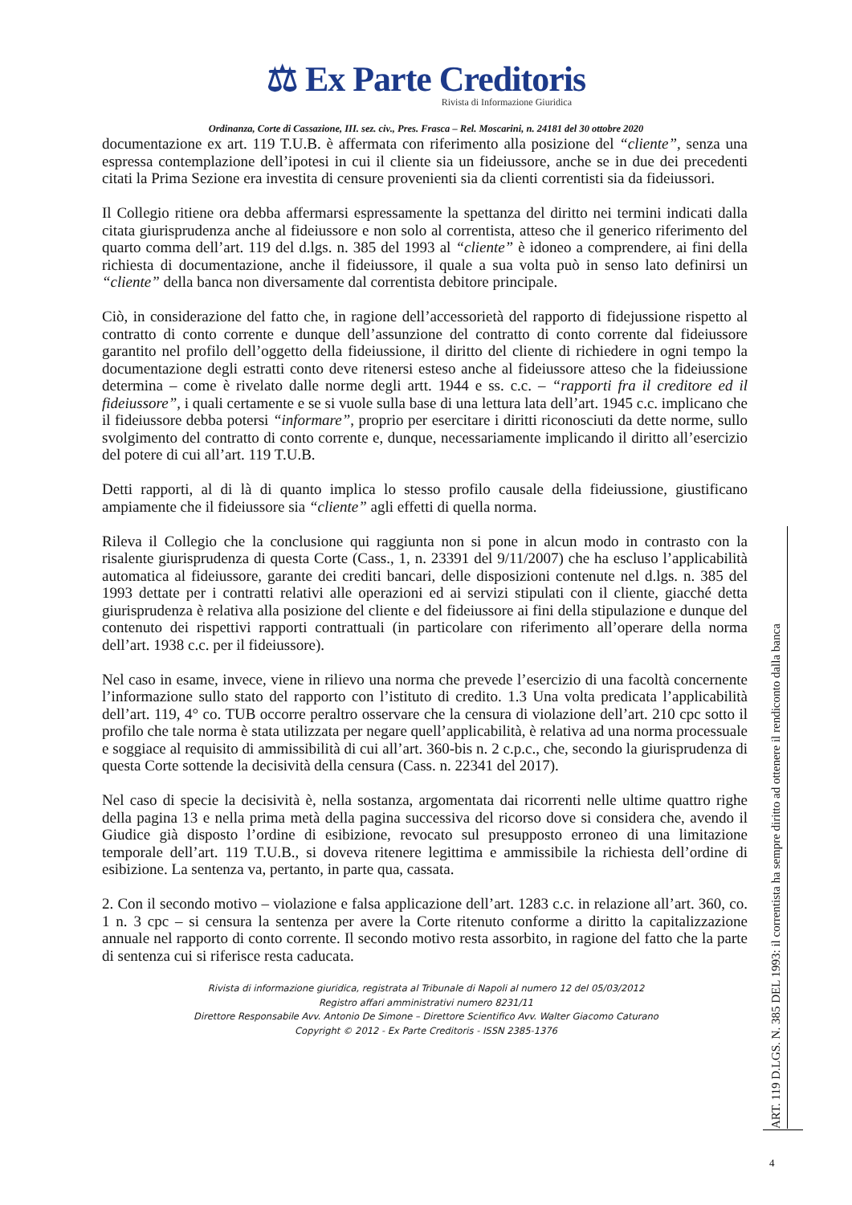⚖ Ex Parte Creditoris
Rivista di Informazione Giuridica
Ordinanza, Corte di Cassazione, III. sez. civ., Pres. Frasca – Rel. Moscarini, n. 24181 del 30 ottobre 2020
documentazione ex art. 119 T.U.B. è affermata con riferimento alla posizione del “cliente”, senza una espressa contemplazione dell’ipotesi in cui il cliente sia un fideiussore, anche se in due dei precedenti citati la Prima Sezione era investita di censure provenienti sia da clienti correntisti sia da fideiussori.
Il Collegio ritiene ora debba affermarsi espressamente la spettanza del diritto nei termini indicati dalla citata giurisprudenza anche al fideiussore e non solo al correntista, atteso che il generico riferimento del quarto comma dell’art. 119 del d.lgs. n. 385 del 1993 al “cliente” è idoneo a comprendere, ai fini della richiesta di documentazione, anche il fideiussore, il quale a sua volta può in senso lato definirsi un “cliente” della banca non diversamente dal correntista debitore principale.
Ciò, in considerazione del fatto che, in ragione dell’accessorietà del rapporto di fidejussione rispetto al contratto di conto corrente e dunque dell’assunzione del contratto di conto corrente dal fideiussore garantito nel profilo dell’oggetto della fideiussione, il diritto del cliente di richiedere in ogni tempo la documentazione degli estratti conto deve ritenersi esteso anche al fideiussore atteso che la fideiussione determina – come è rivelato dalle norme degli artt. 1944 e ss. c.c. – “rapporti fra il creditore ed il fideiussore”, i quali certamente e se si vuole sulla base di una lettura lata dell’art. 1945 c.c. implicano che il fideiussore debba potersi “informare”, proprio per esercitare i diritti riconosciuti da dette norme, sullo svolgimento del contratto di conto corrente e, dunque, necessariamente implicando il diritto all’esercizio del potere di cui all’art. 119 T.U.B.
Detti rapporti, al di là di quanto implica lo stesso profilo causale della fideiussione, giustificano ampiamente che il fideiussore sia “cliente” agli effetti di quella norma.
Rileva il Collegio che la conclusione qui raggiunta non si pone in alcun modo in contrasto con la risalente giurisprudenza di questa Corte (Cass., 1, n. 23391 del 9/11/2007) che ha escluso l’applicabilità automatica al fideiussore, garante dei crediti bancari, delle disposizioni contenute nel d.lgs. n. 385 del 1993 dettate per i contratti relativi alle operazioni ed ai servizi stipulati con il cliente, giacché detta giurisprudenza è relativa alla posizione del cliente e del fideiussore ai fini della stipulazione e dunque del contenuto dei rispettivi rapporti contrattuali (in particolare con riferimento all’operare della norma dell’art. 1938 c.c. per il fideiussore).
Nel caso in esame, invece, viene in rilievo una norma che prevede l’esercizio di una facoltà concernente l’informazione sullo stato del rapporto con l’istituto di credito. 1.3 Una volta predicata l’applicabilità dell’art. 119, 4° co. TUB occorre peraltro osservare che la censura di violazione dell’art. 210 cpc sotto il profilo che tale norma è stata utilizzata per negare quell’applicabilità, è relativa ad una norma processuale e soggiace al requisito di ammissibilità di cui all’art. 360-bis n. 2 c.p.c., che, secondo la giurisprudenza di questa Corte sottende la decisività della censura (Cass. n. 22341 del 2017).
Nel caso di specie la decisività è, nella sostanza, argomentata dai ricorrenti nelle ultime quattro righe della pagina 13 e nella prima metà della pagina successiva del ricorso dove si considera che, avendo il Giudice già disposto l’ordine di esibizione, revocato sul presupposto erroneo di una limitazione temporale dell’art. 119 T.U.B., si doveva ritenere legittima e ammissibile la richiesta dell’ordine di esibizione. La sentenza va, pertanto, in parte qua, cassata.
2. Con il secondo motivo – violazione e falsa applicazione dell’art. 1283 c.c. in relazione all’art. 360, co. 1 n. 3 cpc – si censura la sentenza per avere la Corte ritenuto conforme a diritto la capitalizzazione annuale nel rapporto di conto corrente. Il secondo motivo resta assorbito, in ragione del fatto che la parte di sentenza cui si riferisce resta caducata.
Rivista di informazione giuridica, registrata al Tribunale di Napoli al numero 12 del 05/03/2012
Registro affari amministrativi numero 8231/11
Direttore Responsabile Avv. Antonio De Simone – Direttore Scientifico Avv. Walter Giacomo Caturano
Copyright © 2012 - Ex Parte Creditoris - ISSN 2385-1376
ART. 119 D.LGS. N. 385 DEL 1993: il correntista ha sempre diritto ad ottenere il rendiconto dalla banca
4